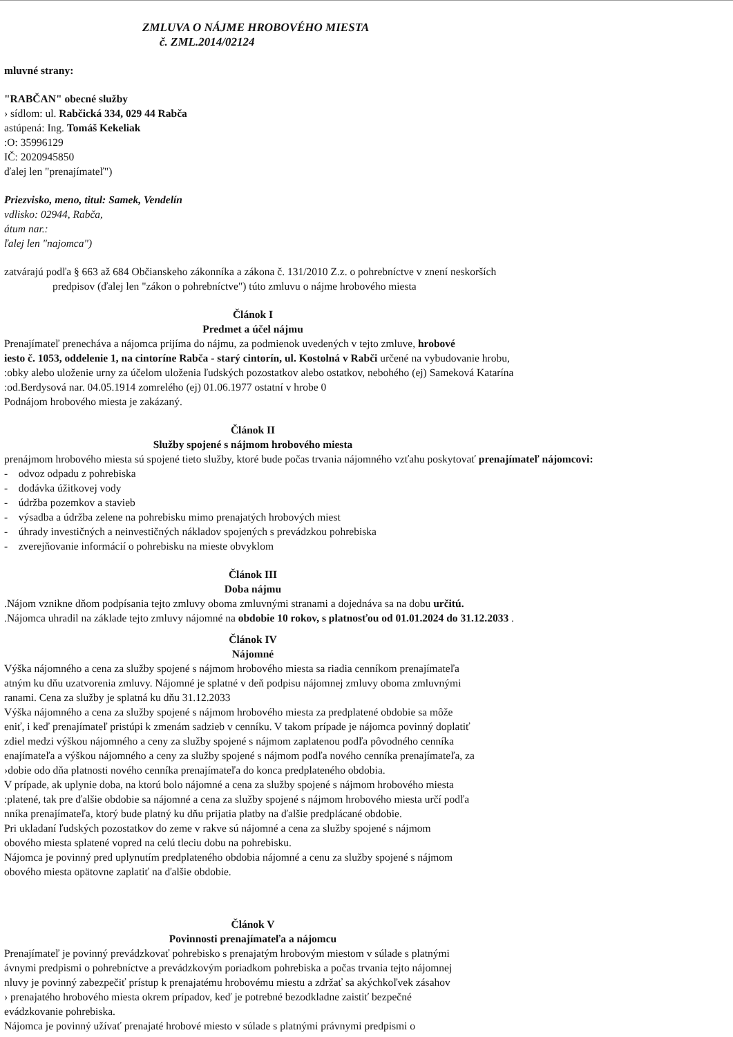ZMLUVA O NÁJME HROBOVÉHO MIESTA
č. ZML.2014/02124
mluvné strany:
"RABČAN" obecné služby
› sídlom: ul. Rabčická 334, 029 44 Rabča
astúpená: Ing. Tomáš Kekeliak
:O: 35996129
IČ: 2020945850
ďalej len "prenajímateľ")
Priezvisko, meno, titul: Samek, Vendelín
vdlisko: 02944, Rabča,
átum nar.:
ľalej len "najomca")
zatvárajú podľa § 663 až 684 Občianskeho zákonníka a zákona č. 131/2010 Z.z. o pohrebníctve v znení neskorších
predpisov (ďalej len "zákon o pohrebníctve") túto zmluvu o nájme hrobového miesta
Článok I
Predmet a účel nájmu
Prenajímateľ prenecháva a nájomca prijíma do nájmu, za podmienok uvedených v tejto zmluve, hrobové
iesto č. 1053, oddelenie 1, na cintoríne Rabča - starý cintorín, ul. Kostolná v Rabči určené na vybudovanie hrobu,
:obky alebo uloženie urny za účelom uloženia ľudských pozostatkov alebo ostatkov, nebohého (ej) Sameková Katarína
:od.Berdysová nar. 04.05.1914 zomrelého (ej) 01.06.1977 ostatní v hrobe 0
Podnájom hrobového miesta je zakázaný.
Článok II
Služby spojené s nájmom hrobového miesta
prenájmom hrobového miesta sú spojené tieto služby, ktoré bude počas trvania nájomného vzťahu poskytovať prenajímateľ nájomcovi:
- odvoz odpadu z pohrebiska
- dodávka úžitkovej vody
- údržba pozemkov a stavieb
- výsadba a údržba zelene na pohrebisku mimo prenajatých hrobových miest
- úhrady investičných a neinvestičných nákladov spojených s prevádzkou pohrebiska
- zverejňovanie informácií o pohrebisku na mieste obvyklom
Článok III
Doba nájmu
.Nájom vznikne dňom podpísania tejto zmluvy oboma zmluvnými stranami a dojednáva sa na dobu určitú.
.Nájomca uhradil na základe tejto zmluvy nájomné na obdobie 10 rokov, s platnosťou od 01.01.2024 do 31.12.2033 .
Článok IV
Nájomné
Výška nájomného a cena za služby spojené s nájmom hrobového miesta sa riadia cenníkom prenajímateľa
atným ku dňu uzatvorenia zmluvy. Nájomné je splatné v deň podpisu nájomnej zmluvy oboma zmluvnými
ranami. Cena za služby je splatná ku dňu 31.12.2033
Výška nájomného a cena za služby spojené s nájmom hrobového miesta za predplatené obdobie sa môže
eniť, i keď prenajímateľ pristúpi k zmenám sadzieb v cenníku. V takom prípade je nájomca povinný doplatiť
zdiel medzi výškou nájomného a ceny za služby spojené s nájmom zaplatenou podľa pôvodného cenníka
enajímateľa a výškou nájomného a ceny za služby spojené s nájmom podľa nového cenníka prenajímateľa, za
›dobie odo dňa platnosti nového cenníka prenajímateľa do konca predplateného obdobia.
V prípade, ak uplynie doba, na ktorú bolo nájomné a cena za služby spojené s nájmom hrobového miesta
:platené, tak pre ďalšie obdobie sa nájomné a cena za služby spojené s nájmom hrobového miesta určí podľa
nníka prenajímateľa, ktorý bude platný ku dňu prijatia platby na ďalšie predplácané obdobie.
Pri ukladaní ľudských pozostatkov do zeme v rakve sú nájomné a cena za služby spojené s nájmom
obového miesta splatené vopred na celú tleciu dobu na pohrebisku.
Nájomca je povinný pred uplynutím predplateného obdobia nájomné a cenu za služby spojené s nájmom
obového miesta opätovne zaplatiť na ďalšie obdobie.
Článok V
Povinnosti prenajímateľa a nájomcu
Prenajímateľ je povinný prevádzkovať pohrebisko s prenajatým hrobovým miestom v súlade s platnými
ávnymi predpismi o pohrebníctve a prevádzkovým poriadkom pohrebiska a počas trvania tejto nájomnej
nluvy je povinný zabezpečiť prístup k prenajatému hrobovému miestu a zdržať sa akýchkoľvek zásahov
› prenajatého hrobového miesta okrem prípadov, keď je potrebné bezodkladne zaistiť bezpečné
evádzkovanie pohrebiska.
Nájomca je povinný užívať prenajaté hrobové miesto v súlade s platnými právnymi predpismi o